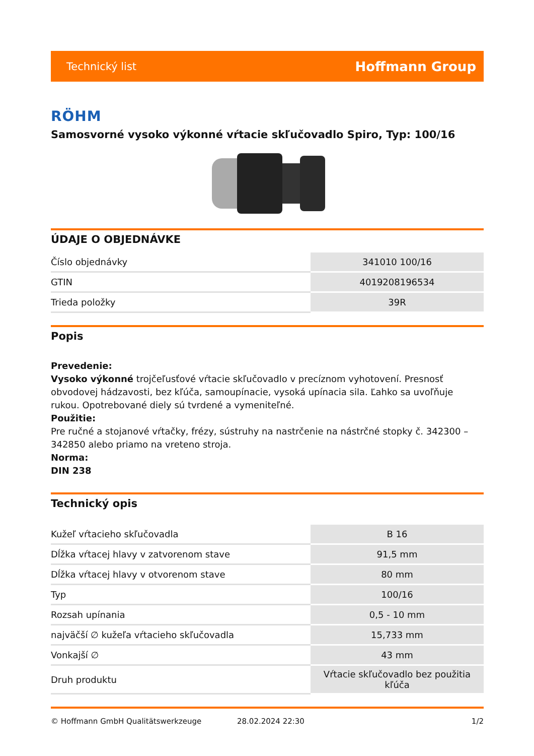Technický list Hoffmann Group
RÖHM
Samosvorné vysoko výkonné vŕtacie skľučovadlo Spiro, Typ: 100/16
ÚDAJE O OBJEDNÁVKE
| Číslo objednávky | 341010 100/16 |
| GTIN | 4019208196534 |
| Trieda položky | 39R |
Popis
Prevedenie:
Vysoko výkonné trojčeľusťové vŕtacie skľučovadlo v precíznom vyhotovení. Presnosť obvodovej hádzavosti, bez kľúča, samoupínacie, vysoká upínacia sila. Ľahko sa uvoľňuje rukou. Opotrebované diely sú tvrdené a vymeniteľné.
Použitie:
Pre ručné a stojanové vŕtačky, frézy, sústruhy na nastrčenie na nástrčné stopky č. 342300 – 342850 alebo priamo na vreteno stroja.
Norma:
DIN 238
Technický opis
| Kužeľ vŕtacieho skľučovadla | B 16 |
| Dĺžka vŕtacej hlavy v zatvorenom stave | 91,5 mm |
| Dĺžka vŕtacej hlavy v otvorenom stave | 80 mm |
| Typ | 100/16 |
| Rozsah upínania | 0,5 - 10 mm |
| najväčší ∅ kužeľa vŕtacieho skľučovadla | 15,733 mm |
| Vonkajší ∅ | 43 mm |
| Druh produktu | Vŕtacie skľučovadlo bez použitia kľúča |
© Hoffmann GmbH Qualitätswerkzeuge 28.02.2024 22:30 1/2